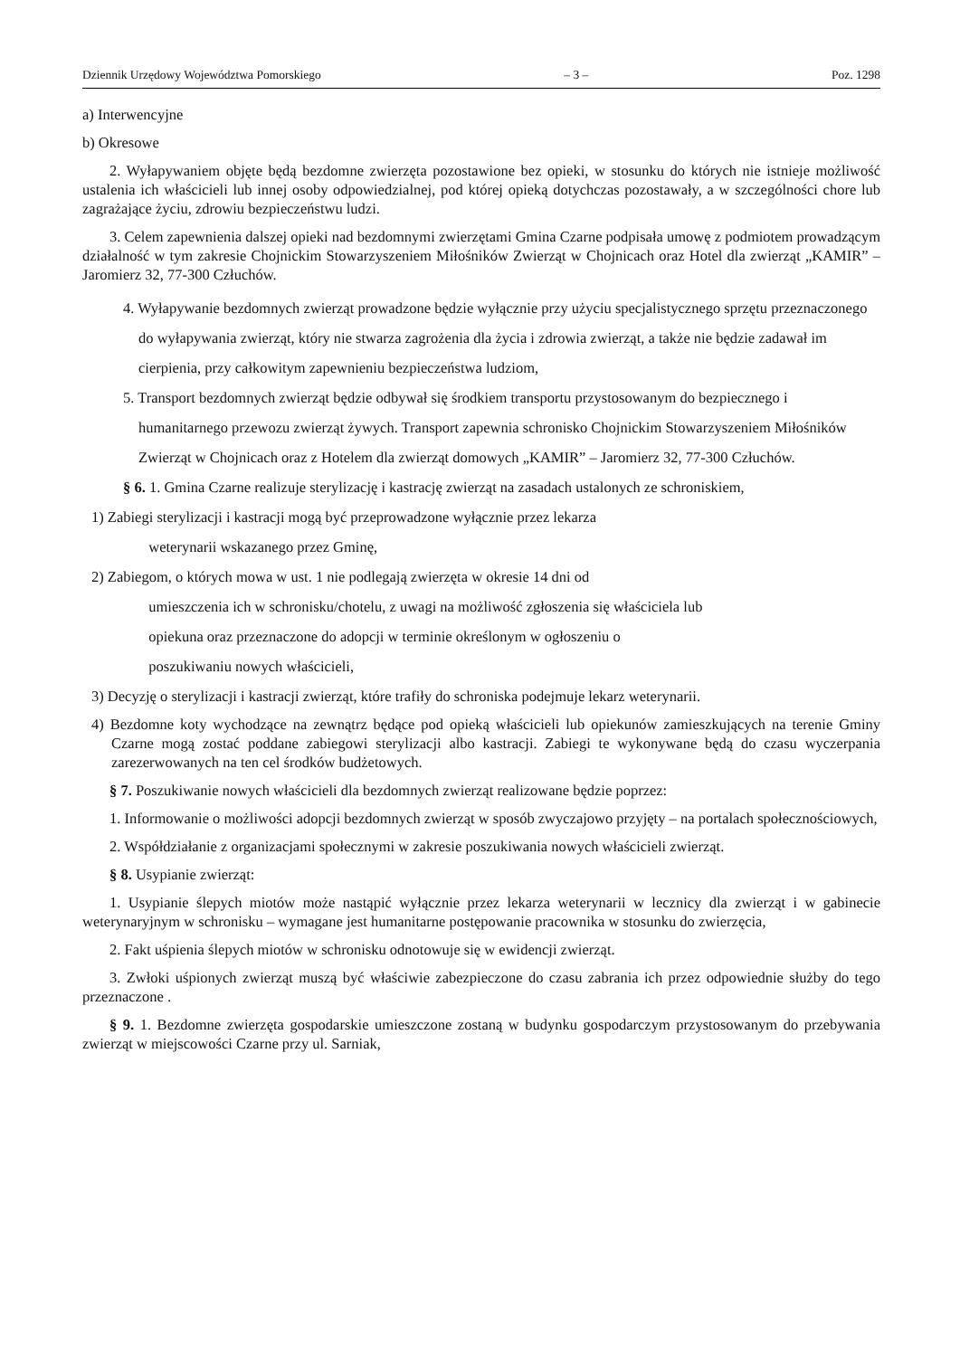Dziennik Urzędowy Województwa Pomorskiego – 3 – Poz. 1298
a) Interwencyjne
b) Okresowe
2. Wyłapywaniem objęte będą bezdomne zwierzęta pozostawione bez opieki, w stosunku do których nie istnieje możliwość ustalenia ich właścicieli lub innej osoby odpowiedzialnej, pod której opieką dotychczas pozostawały, a w szczególności chore lub zagrażające życiu, zdrowiu bezpieczeństwu ludzi.
3. Celem zapewnienia dalszej opieki nad bezdomnymi zwierzętami Gmina Czarne podpisała umowę z podmiotem prowadzącym działalność w tym zakresie Chojnickim Stowarzyszeniem Miłośników Zwierząt w Chojnicach oraz Hotel dla zwierząt „KAMIR” – Jaromierz 32, 77-300 Człuchów.
4. Wyłapywanie bezdomnych zwierząt prowadzone będzie wyłącznie przy użyciu specjalistycznego sprzętu przeznaczonego do wyłapywania zwierząt, który nie stwarza zagrożenia dla życia i zdrowia zwierząt, a także nie będzie zadawał im cierpienia, przy całkowitym zapewnieniu bezpieczeństwa ludziom,
5. Transport bezdomnych zwierząt będzie odbywał się środkiem transportu przystosowanym do bezpiecznego i humanitarnego przewozu zwierząt żywych. Transport zapewnia schronisko Chojnickim Stowarzyszeniem Miłośników Zwierząt w Chojnicach oraz z Hotelem dla zwierząt domowych „KAMIR” – Jaromierz 32, 77-300 Człuchów.
§ 6. 1. Gmina Czarne realizuje sterylizację i kastrację zwierząt na zasadach ustalonych ze schroniskiem,
1) Zabiegi sterylizacji i kastracji mogą być przeprowadzone wyłącznie przez lekarza
weterynarii wskazanego przez Gminę,
2) Zabiegom, o których mowa w ust. 1 nie podlegają zwierzęta w okresie 14 dni od
umieszczenia ich w schronisku/chotelu, z uwagi na możliwość zgłoszenia się właściciela lub
opiekuna oraz przeznaczone do adopcji w terminie określonym w ogłoszeniu o
poszukiwaniu nowych właścicieli,
3) Decyzję o sterylizacji i kastracji zwierząt, które trafiły do schroniska podejmuje lekarz weterynarii.
4) Bezdomne koty wychodzące na zewnątrz będące pod opieką właścicieli lub opiekunów zamieszkujących na terenie Gminy Czarne mogą zostać poddane zabiegowi sterylizacji albo kastracji. Zabiegi te wykonywane będą do czasu wyczerpania zarezerwowanych na ten cel środków budżetowych.
§ 7. Poszukiwanie nowych właścicieli dla bezdomnych zwierząt realizowane będzie poprzez:
1. Informowanie o możliwości adopcji bezdomnych zwierząt w sposób zwyczajowo przyjęty – na portalach społecznościowych,
2. Współdziałanie z organizacjami społecznymi w zakresie poszukiwania nowych właścicieli zwierząt.
§ 8. Usypianie zwierząt:
1. Usypianie ślepych miotów może nastąpić wyłącznie przez lekarza weterynarii w lecznicy dla zwierząt i w gabinecie weterynaryjnym w schronisku – wymagane jest humanitarne postępowanie pracownika w stosunku do zwierzęcia,
2. Fakt uśpienia ślepych miotów w schronisku odnotowuje się w ewidencji zwierząt.
3. Zwłoki uśpionych zwierząt muszą być właściwie zabezpieczone do czasu zabrania ich przez odpowiednie służby do tego przeznaczone .
§ 9. 1. Bezdomne zwierzęta gospodarskie umieszczone zostaną w budynku gospodarczym przystosowanym do przebywania zwierząt w miejscowości Czarne przy ul. Sarniak,